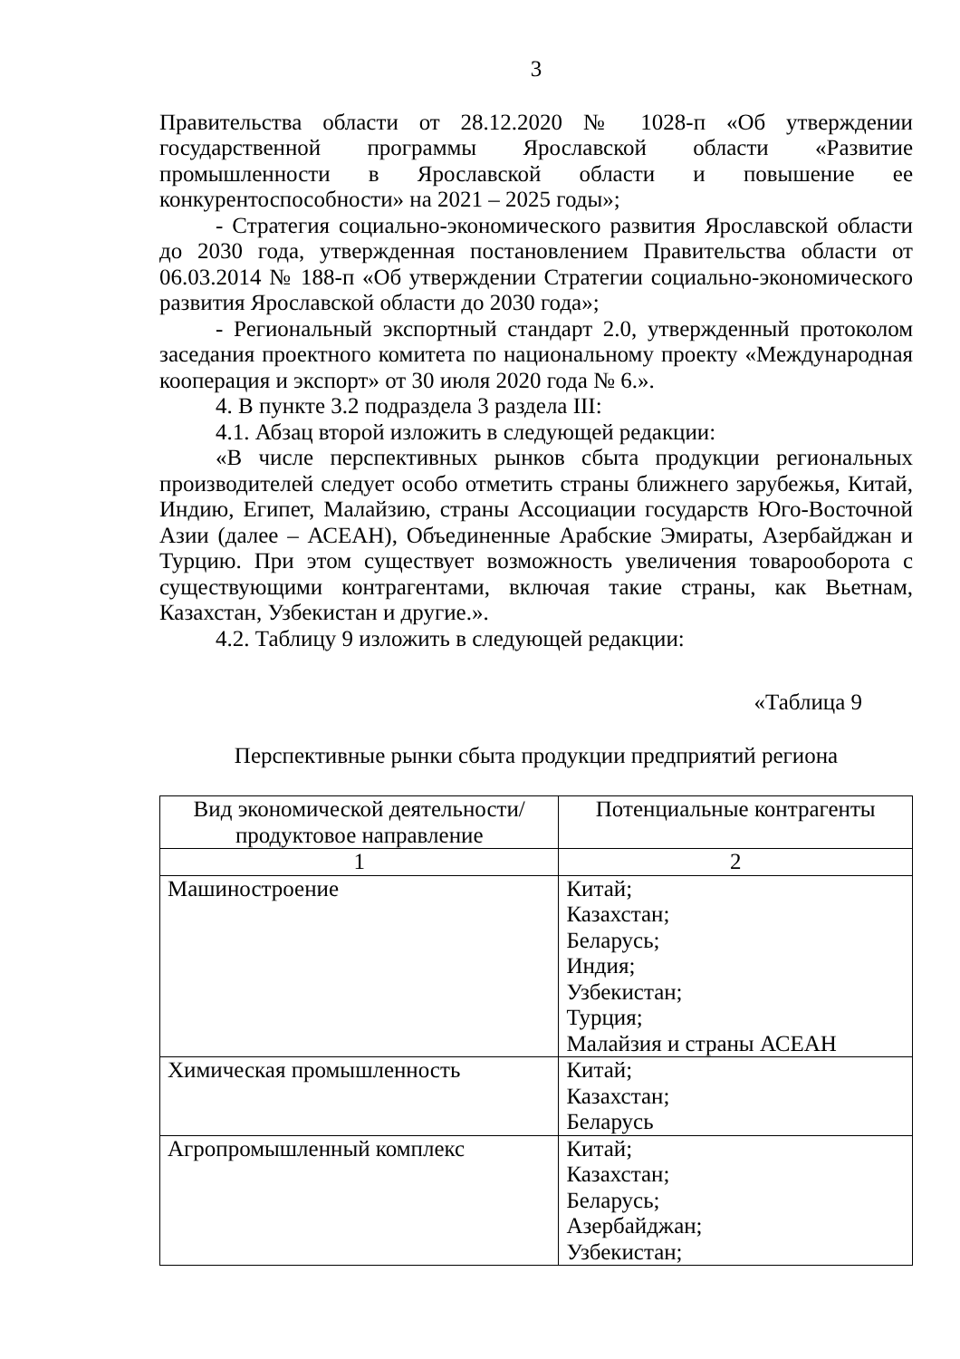3
Правительства области от 28.12.2020 № 1028-п «Об утверждении государственной программы Ярославской области «Развитие промышленности в Ярославской области и повышение ее конкурентоспособности» на 2021 – 2025 годы»;
- Стратегия социально-экономического развития Ярославской области до 2030 года, утвержденная постановлением Правительства области от 06.03.2014 № 188-п «Об утверждении Стратегии социально-экономического развития Ярославской области до 2030 года»;
- Региональный экспортный стандарт 2.0, утвержденный протоколом заседания проектного комитета по национальному проекту «Международная кооперация и экспорт» от 30 июля 2020 года № 6.».
4. В пункте 3.2 подраздела 3 раздела III:
4.1. Абзац второй изложить в следующей редакции:
«В числе перспективных рынков сбыта продукции региональных производителей следует особо отметить страны ближнего зарубежья, Китай, Индию, Египет, Малайзию, страны Ассоциации государств Юго-Восточной Азии (далее – АСЕАН), Объединенные Арабские Эмираты, Азербайджан и Турцию. При этом существует возможность увеличения товарооборота с существующими контрагентами, включая такие страны, как Вьетнам, Казахстан, Узбекистан и другие.».
4.2. Таблицу 9 изложить в следующей редакции:
«Таблица 9
Перспективные рынки сбыта продукции предприятий региона
| Вид экономической деятельности/ продуктовое направление | Потенциальные контрагенты |
| --- | --- |
| 1 | 2 |
| Машиностроение | Китай; Казахстан; Беларусь; Индия; Узбекистан; Турция; Малайзия и страны АСЕАН |
| Химическая промышленность | Китай; Казахстан; Беларусь |
| Агропромышленный комплекс | Китай; Казахстан; Беларусь; Азербайджан; Узбекистан; |